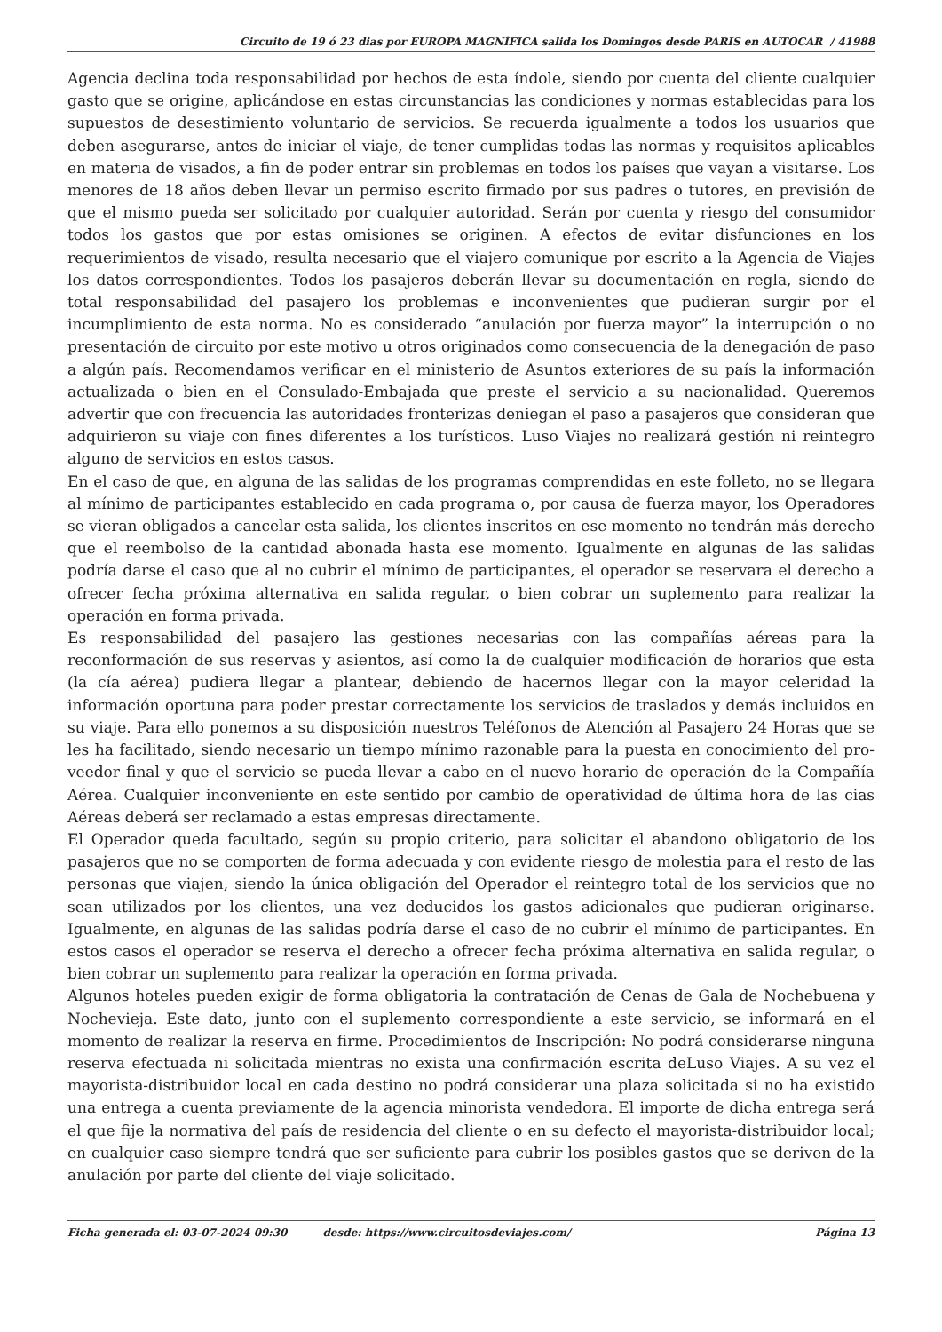Circuito de 19 ó 23 dias por EUROPA MAGNÍFICA salida los Domingos desde PARIS en AUTOCAR / 41988
Agencia declina toda responsabilidad por hechos de esta índole, siendo por cuenta del cliente cualquier gasto que se origine, aplicándose en estas circunstancias las condiciones y normas establecidas para los supuestos de desestimiento voluntario de servicios. Se recuerda igualmente a todos los usuarios que deben asegurarse, antes de iniciar el viaje, de tener cumplidas todas las normas y requisitos aplicables en materia de visados, a fin de poder entrar sin problemas en todos los países que vayan a visitarse. Los menores de 18 años deben llevar un permiso escrito firmado por sus padres o tutores, en previsión de que el mismo pueda ser solicitado por cualquier autoridad. Serán por cuenta y riesgo del consumidor todos los gastos que por estas omisiones se originen. A efectos de evitar disfunciones en los requerimientos de visado, resulta necesario que el viajero comunique por escrito a la Agencia de Viajes los datos correspondientes. Todos los pasajeros deberán llevar su documentación en regla, siendo de total responsabilidad del pasajero los problemas e inconvenientes que pudieran surgir por el incumplimiento de esta norma. No es considerado “anulación por fuerza mayor” la interrupción o no presentación de circuito por este motivo u otros originados como consecuencia de la denegación de paso a algún país. Recomendamos verificar en el ministerio de Asuntos exteriores de su país la información actualizada o bien en el Consulado-Embajada que preste el servicio a su nacionalidad. Queremos advertir que con frecuencia las autoridades fronterizas deniegan el paso a pasajeros que consideran que adquirieron su viaje con fines diferentes a los turísticos. Luso Viajes no realizará gestión ni reintegro alguno de servicios en estos casos.
En el caso de que, en alguna de las salidas de los programas comprendidas en este folleto, no se llegara al mínimo de participantes establecido en cada programa o, por causa de fuerza mayor, los Operadores se vieran obligados a cancelar esta salida, los clientes inscritos en ese momento no tendrán más derecho que el reembolso de la cantidad abonada hasta ese momento. Igualmente en algunas de las salidas podría darse el caso que al no cubrir el mínimo de participantes, el operador se reservara el derecho a ofrecer fecha próxima alternativa en salida regular, o bien cobrar un suplemento para realizar la operación en forma privada.
Es responsabilidad del pasajero las gestiones necesarias con las compañías aéreas para la reconformación de sus reservas y asientos, así como la de cualquier modificación de horarios que esta (la cía aérea) pudiera llegar a plantear, debiendo de hacernos llegar con la mayor celeridad la información oportuna para poder prestar correctamente los servicios de traslados y demás incluidos en su viaje. Para ello ponemos a su disposición nuestros Teléfonos de Atención al Pasajero 24 Horas que se les ha facilitado, siendo necesario un tiempo mínimo razonable para la puesta en conocimiento del pro- veedor final y que el servicio se pueda llevar a cabo en el nuevo horario de operación de la Compañía Aérea. Cualquier inconveniente en este sentido por cambio de operatividad de última hora de las cias Aéreas deberá ser reclamado a estas empresas directamente.
El Operador queda facultado, según su propio criterio, para solicitar el abandono obligatorio de los pasajeros que no se comporten de forma adecuada y con evidente riesgo de molestia para el resto de las personas que viajen, siendo la única obligación del Operador el reintegro total de los servicios que no sean utilizados por los clientes, una vez deducidos los gastos adicionales que pudieran originarse. Igualmente, en algunas de las salidas podría darse el caso de no cubrir el mínimo de participantes. En estos casos el operador se reserva el derecho a ofrecer fecha próxima alternativa en salida regular, o bien cobrar un suplemento para realizar la operación en forma privada.
Algunos hoteles pueden exigir de forma obligatoria la contratación de Cenas de Gala de Nochebuena y Nochevieja. Este dato, junto con el suplemento correspondiente a este servicio, se informará en el momento de realizar la reserva en firme. Procedimientos de Inscripción: No podrá considerarse ninguna reserva efectuada ni solicitada mientras no exista una confirmación escrita deLuso Viajes. A su vez el mayorista-distribuidor local en cada destino no podrá considerar una plaza solicitada si no ha existido una entrega a cuenta previamente de la agencia minorista vendedora. El importe de dicha entrega será el que fije la normativa del país de residencia del cliente o en su defecto el mayorista-distribuidor local; en cualquier caso siempre tendrá que ser suficiente para cubrir los posibles gastos que se deriven de la anulación por parte del cliente del viaje solicitado.
Ficha generada el: 03-07-2024 09:30 desde: https://www.circuitosdeviajes.com/ Página 13